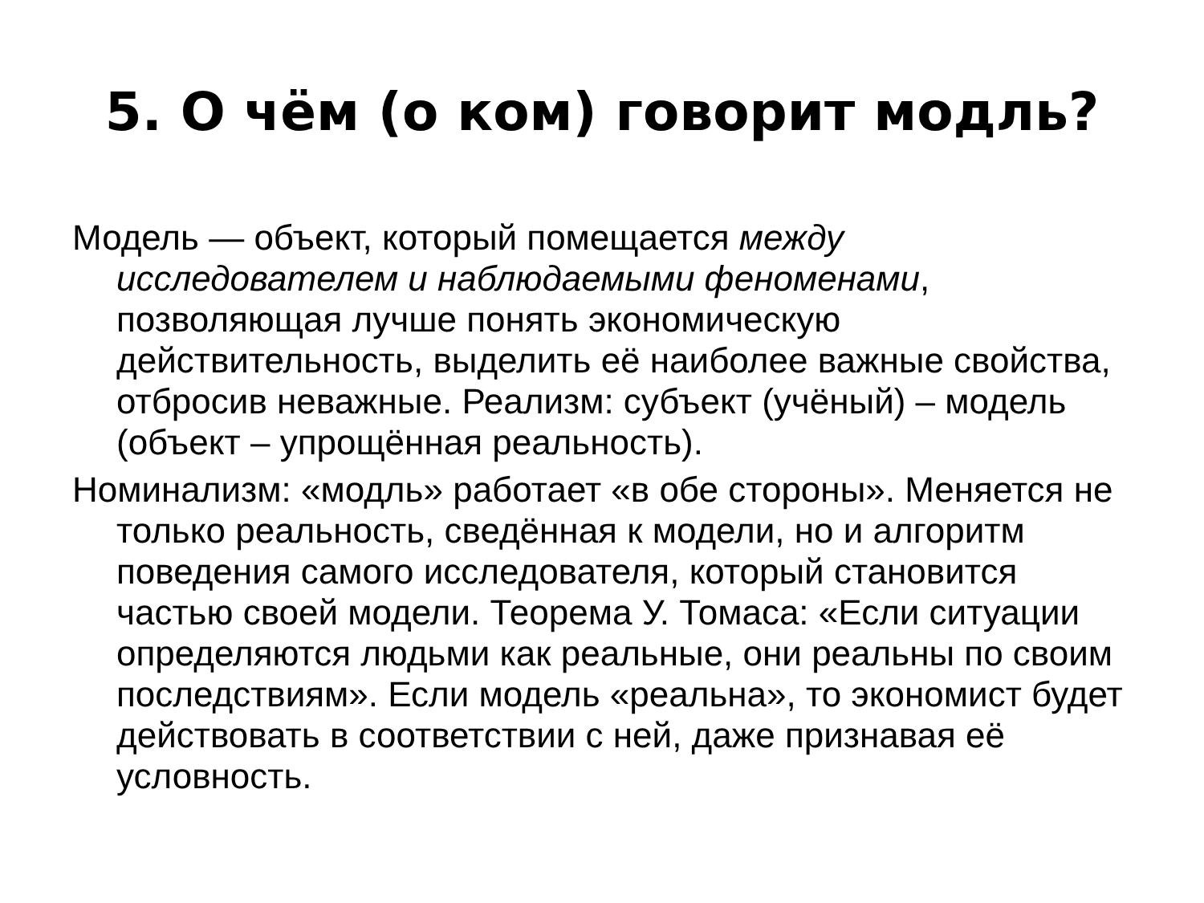5. О чём (о ком) говорит модль?
Модель — объект, который помещается между исследователем и наблюдаемыми феноменами, позволяющая лучше понять экономическую действительность, выделить её наиболее важные свойства, отбросив неважные. Реализм: субъект (учёный) – модель (объект – упрощённая реальность).
Номинализм: «модль» работает «в обе стороны». Меняется не только реальность, сведённая к модели, но и алгоритм поведения самого исследователя, который становится частью своей модели. Теорема У. Томаса: «Если ситуации определяются людьми как реальные, они реальны по своим последствиям». Если модель «реальна», то экономист будет действовать в соответствии с ней, даже признавая её условность.